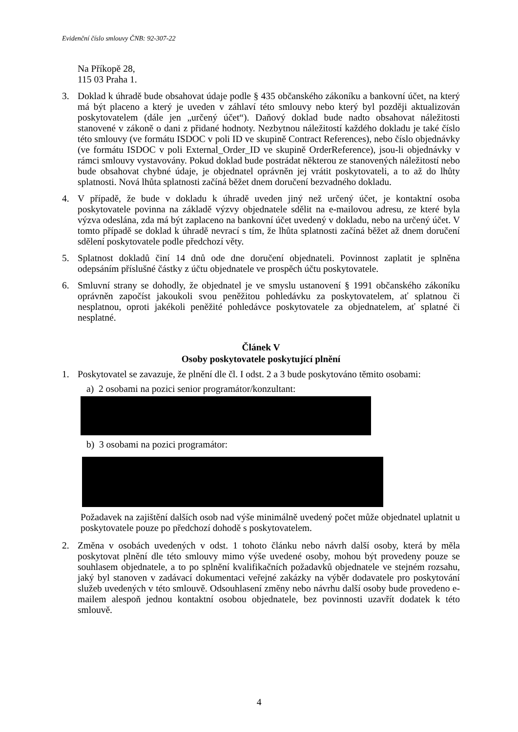Evidenční číslo smlouvy ČNB: 92-307-22
Na Příkopě 28,
115 03 Praha 1.
3. Doklad k úhradě bude obsahovat údaje podle § 435 občanského zákoníku a bankovní účet, na který má být placeno a který je uveden v záhlaví této smlouvy nebo který byl později aktualizován poskytovatelem (dále jen „určený účet“). Daňový doklad bude nadto obsahovat náležitosti stanovené v zákoně o dani z přidané hodnoty. Nezbytnou náležitostí každého dokladu je také číslo této smlouvy (ve formátu ISDOC v poli ID ve skupině Contract References), nebo číslo objednávky (ve formátu ISDOC v poli External_Order_ID ve skupině OrderReference), jsou-li objednávky v rámci smlouvy vystavovány. Pokud doklad bude postrádat některou ze stanovených náležitostí nebo bude obsahovat chybné údaje, je objednatel oprávněn jej vrátit poskytovateli, a to až do lhůty splatnosti. Nová lhůta splatnosti začíná běžet dnem doručení bezvadného dokladu.
4. V případě, že bude v dokladu k úhradě uveden jiný než určený účet, je kontaktní osoba poskytovatele povinna na základě výzvy objednatele sdělit na e-mailovou adresu, ze které byla výzva odeslána, zda má být zaplaceno na bankovní účet uvedený v dokladu, nebo na určený účet. V tomto případě se doklad k úhradě nevrací s tím, že lhůta splatnosti začíná běžet až dnem doručení sdělení poskytovatele podle předchozí věty.
5. Splatnost dokladů činí 14 dnů ode dne doručení objednateli. Povinnost zaplatit je splněna odepsáním příslušné částky z účtu objednatele ve prospěch účtu poskytovatele.
6. Smluvní strany se dohodly, že objednatel je ve smyslu ustanovení § 1991 občanského zákoníku oprávněn započíst jakoukoli svou peněžitou pohledávku za poskytovatelem, ať splatnou či nesplatnou, oproti jakékoli peněžité pohledávce poskytovatele za objednatelem, ať splatné či nesplatné.
Článek V
Osoby poskytovatele poskytující plnění
1. Poskytovatel se zavazuje, že plnění dle čl. I odst. 2 a 3 bude poskytováno těmito osobami:
a) 2 osobami na pozici senior programátor/konzultant:
b) 3 osobami na pozici programátor:
Požadavek na zajištění dalších osob nad výše minimálně uvedený počet může objednatel uplatnit u poskytovatele pouze po předchozí dohodě s poskytovatelem.
2. Změna v osobách uvedených v odst. 1 tohoto článku nebo návrh další osoby, která by měla poskytovat plnění dle této smlouvy mimo výše uvedené osoby, mohou být provedeny pouze se souhlasem objednatele, a to po splnění kvalifikačních požadavků objednatele ve stejném rozsahu, jaký byl stanoven v zadávací dokumentaci veřejné zakázky na výběr dodavatele pro poskytování služeb uvedených v této smlouvě. Odsouhlasení změny nebo návrhu další osoby bude provedeno e-mailem alespoň jednou kontaktní osobou objednatele, bez povinnosti uzavřít dodatek k této smlouvě.
4